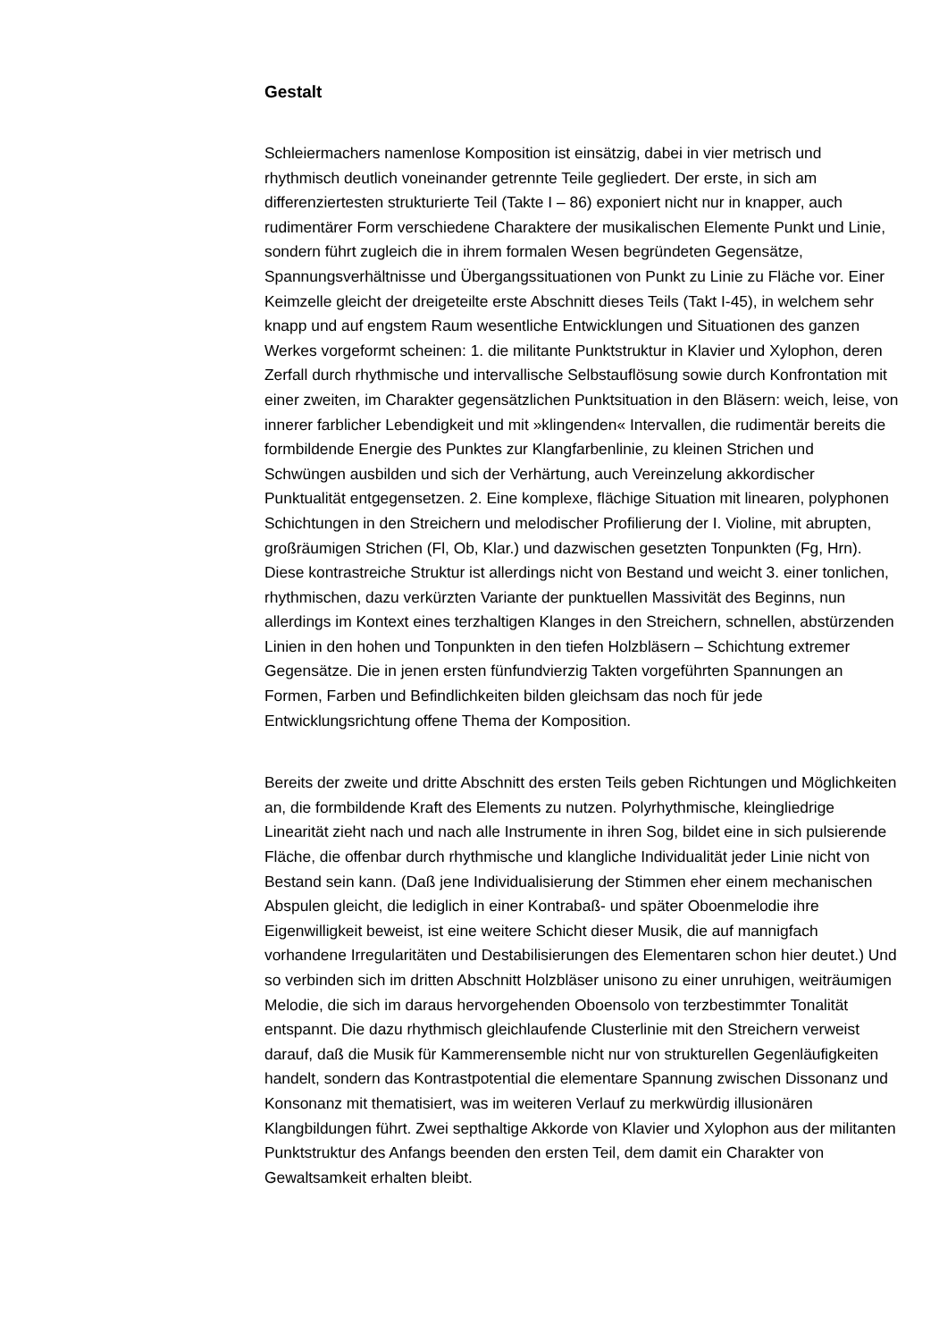Gestalt
Schleiermachers namenlose Komposition ist einsätzig, dabei in vier metrisch und rhythmisch deutlich voneinander getrennte Teile gegliedert. Der erste, in sich am differenziertesten strukturierte Teil (Takte I – 86) exponiert nicht nur in knapper, auch rudimentärer Form verschiedene Charaktere der musikalischen Elemente Punkt und Linie, sondern führt zugleich die in ihrem formalen Wesen begründeten Gegensätze, Spannungsverhältnisse und Übergangssituationen von Punkt zu Linie zu Fläche vor. Einer Keimzelle gleicht der dreigeteilte erste Abschnitt dieses Teils (Takt I-45), in welchem sehr knapp und auf engstem Raum wesentliche Entwicklungen und Situationen des ganzen Werkes vorgeformt scheinen: 1. die militante Punktstruktur in Klavier und Xylophon, deren Zerfall durch rhythmische und intervallische Selbstauflösung sowie durch Konfrontation mit einer zweiten, im Charakter gegensätzlichen Punktsituation in den Bläsern: weich, leise, von innerer farblicher Lebendigkeit und mit »klingenden« Intervallen, die rudimentär bereits die formbildende Energie des Punktes zur Klangfarbenlinie, zu kleinen Strichen und Schwüngen ausbilden und sich der Verhärtung, auch Vereinzelung akkordischer Punktualität entgegensetzen. 2. Eine komplexe, flächige Situation mit linearen, polyphonen Schichtungen in den Streichern und melodischer Profilierung der I. Violine, mit abrupten, großräumigen Strichen (Fl, Ob, Klar.) und dazwischen gesetzten Tonpunkten (Fg, Hrn). Diese kontrastreiche Struktur ist allerdings nicht von Bestand und weicht 3. einer tonlichen, rhythmischen, dazu verkürzten Variante der punktuellen Massivität des Beginns, nun allerdings im Kontext eines terzhaltigen Klanges in den Streichern, schnellen, abstürzenden Linien in den hohen und Tonpunkten in den tiefen Holzbläsern – Schichtung extremer Gegensätze. Die in jenen ersten fünfundvierzig Takten vorgeführten Spannungen an Formen, Farben und Befindlichkeiten bilden gleichsam das noch für jede Entwicklungsrichtung offene Thema der Komposition.
Bereits der zweite und dritte Abschnitt des ersten Teils geben Richtungen und Möglichkeiten an, die formbildende Kraft des Elements zu nutzen. Polyrhythmische, kleingliedrige Linearität zieht nach und nach alle Instrumente in ihren Sog, bildet eine in sich pulsierende Fläche, die offenbar durch rhythmische und klangliche Individualität jeder Linie nicht von Bestand sein kann. (Daß jene Individualisierung der Stimmen eher einem mechanischen Abspulen gleicht, die lediglich in einer Kontrabaß- und später Oboenmelodie ihre Eigenwilligkeit beweist, ist eine weitere Schicht dieser Musik, die auf mannigfach vorhandene Irregularitäten und Destabilisierungen des Elementaren schon hier deutet.) Und so verbinden sich im dritten Abschnitt Holzbläser unisono zu einer unruhigen, weiträumigen Melodie, die sich im daraus hervorgehenden Oboensolo von terzbestimmter Tonalität entspannt. Die dazu rhythmisch gleichlaufende Clusterlinie mit den Streichern verweist darauf, daß die Musik für Kammerensemble nicht nur von strukturellen Gegenläufigkeiten handelt, sondern das Kontrastpotential die elementare Spannung zwischen Dissonanz und Konsonanz mit thematisiert, was im weiteren Verlauf zu merkwürdig illusionären Klangbildungen führt. Zwei septhaltige Akkorde von Klavier und Xylophon aus der militanten Punktstruktur des Anfangs beenden den ersten Teil, dem damit ein Charakter von Gewaltsamkeit erhalten bleibt.